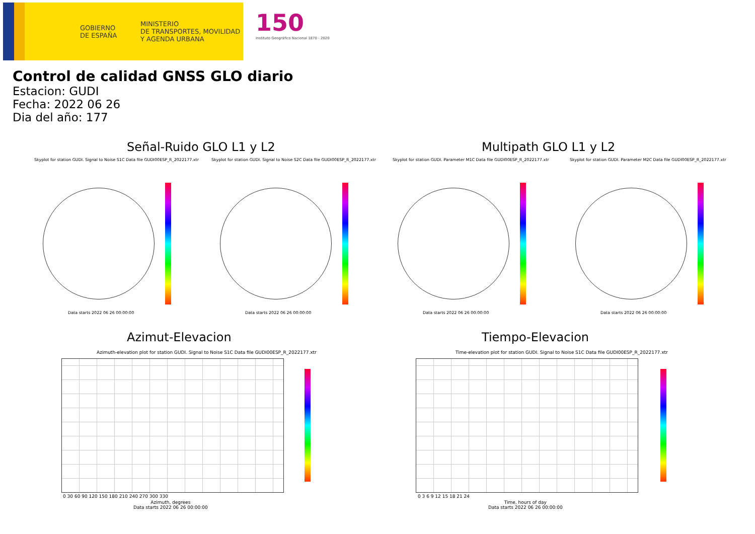GOBIERNO
DE ESPAÑA
MINISTERIO
DE TRANSPORTES, MOVILIDAD
Y AGENDA URBANA
150
Instituto Geográfico Nacional 1870 - 2020
Control de calidad GNSS GLO diario
Estacion: GUDI
Fecha: 2022 06 26
Dia del año: 177
Señal-Ruido GLO L1 y L2 Multipath GLO L1 y L2
Skyplot for station GUDI. Signal to Noise S1C Data file GUDI00ESP_R_2022177.xtr
Skyplot for station GUDI. Signal to Noise S2C Data file GUDI00ESP_R_2022177.xtr
Skyplot for station GUDI. Parameter M1C Data file GUDI00ESP_R_2022177.xtr
Skyplot for station GUDI. Parameter M2C Data file GUDI00ESP_R_2022177.xtr
Data starts 2022 06 26 00:00:00
Data starts 2022 06 26 00:00:00
Data starts 2022 06 26 00:00:00
Data starts 2022 06 26 00:00:00
Azimut-Elevacion Tiempo-Elevacion
Azimuth-elevation plot for station GUDI. Signal to Noise S1C Data file GUDI00ESP_R_2022177.xtr
Time-elevation plot for station GUDI. Signal to Noise S1C Data file GUDI00ESP_R_2022177.xtr
0 30 60 90 120 150 180 210 240 270 300 330
0 3 6 9 12 15 18 21 24
Azimuth, degrees
Data starts 2022 06 26 00:00:00
Time, hours of day
Data starts 2022 06 26 00:00:00